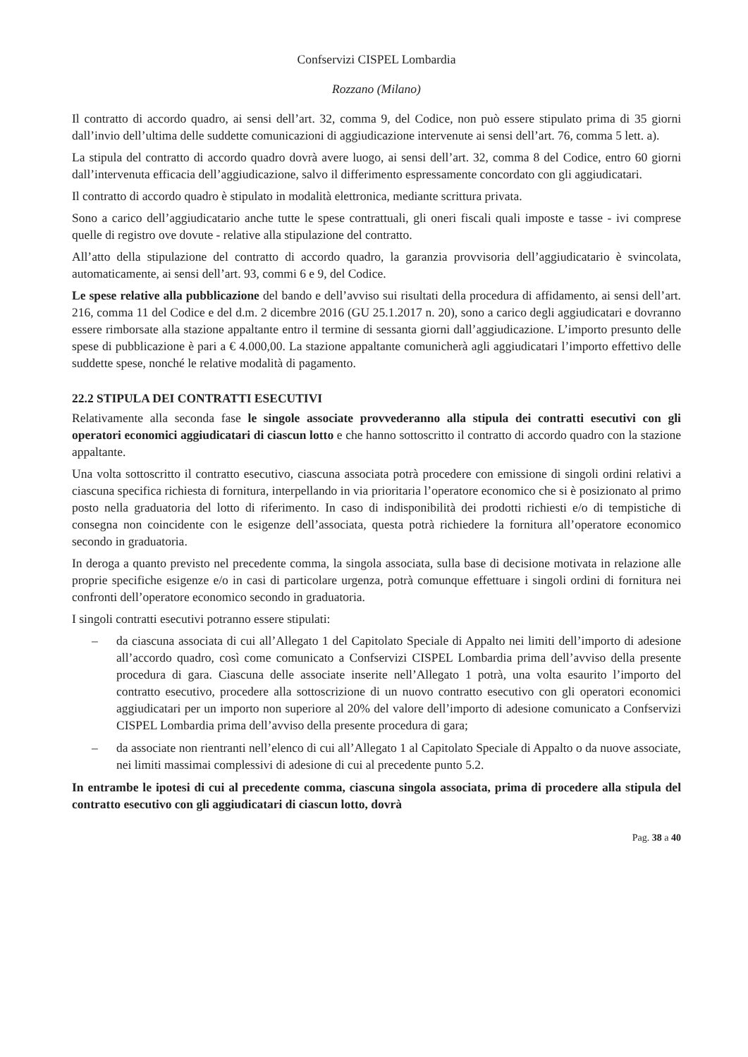Confservizi CISPEL Lombardia
Rozzano (Milano)
Il contratto di accordo quadro, ai sensi dell’art. 32, comma 9, del Codice, non può essere stipulato prima di 35 giorni dall’invio dell’ultima delle suddette comunicazioni di aggiudicazione intervenute ai sensi dell’art. 76, comma 5 lett. a).
La stipula del contratto di accordo quadro dovrà avere luogo, ai sensi dell’art. 32, comma 8 del Codice, entro 60 giorni dall’intervenuta efficacia dell’aggiudicazione, salvo il differimento espressamente concordato con gli aggiudicatari.
Il contratto di accordo quadro è stipulato in modalità elettronica, mediante scrittura privata.
Sono a carico dell’aggiudicatario anche tutte le spese contrattuali, gli oneri fiscali quali imposte e tasse - ivi comprese quelle di registro ove dovute - relative alla stipulazione del contratto.
All’atto della stipulazione del contratto di accordo quadro, la garanzia provvisoria dell’aggiudicatario è svincolata, automaticamente, ai sensi dell’art. 93, commi 6 e 9, del Codice.
Le spese relative alla pubblicazione del bando e dell’avviso sui risultati della procedura di affidamento, ai sensi dell’art. 216, comma 11 del Codice e del d.m. 2 dicembre 2016 (GU 25.1.2017 n. 20), sono a carico degli aggiudicatari e dovranno essere rimborsate alla stazione appaltante entro il termine di sessanta giorni dall’aggiudicazione. L’importo presunto delle spese di pubblicazione è pari a € 4.000,00. La stazione appaltante comunicherà agli aggiudicatari l’importo effettivo delle suddette spese, nonché le relative modalità di pagamento.
22.2 STIPULA DEI CONTRATTI ESECUTIVI
Relativamente alla seconda fase le singole associate provvederanno alla stipula dei contratti esecutivi con gli operatori economici aggiudicatari di ciascun lotto e che hanno sottoscritto il contratto di accordo quadro con la stazione appaltante.
Una volta sottoscritto il contratto esecutivo, ciascuna associata potrà procedere con emissione di singoli ordini relativi a ciascuna specifica richiesta di fornitura, interpellando in via prioritaria l’operatore economico che si è posizionato al primo posto nella graduatoria del lotto di riferimento. In caso di indisponibilità dei prodotti richiesti e/o di tempistiche di consegna non coincidente con le esigenze dell’associata, questa potrà richiedere la fornitura all’operatore economico secondo in graduatoria.
In deroga a quanto previsto nel precedente comma, la singola associata, sulla base di decisione motivata in relazione alle proprie specifiche esigenze e/o in casi di particolare urgenza, potrà comunque effettuare i singoli ordini di fornitura nei confronti dell’operatore economico secondo in graduatoria.
I singoli contratti esecutivi potranno essere stipulati:
– da ciascuna associata di cui all’Allegato 1 del Capitolato Speciale di Appalto nei limiti dell’importo di adesione all’accordo quadro, così come comunicato a Confservizi CISPEL Lombardia prima dell’avviso della presente procedura di gara. Ciascuna delle associate inserite nell’Allegato 1 potrà, una volta esaurito l’importo del contratto esecutivo, procedere alla sottoscrizione di un nuovo contratto esecutivo con gli operatori economici aggiudicatari per un importo non superiore al 20% del valore dell’importo di adesione comunicato a Confservizi CISPEL Lombardia prima dell’avviso della presente procedura di gara;
– da associate non rientranti nell’elenco di cui all’Allegato 1 al Capitolato Speciale di Appalto o da nuove associate, nei limiti massimai complessivi di adesione di cui al precedente punto 5.2.
In entrambe le ipotesi di cui al precedente comma, ciascuna singola associata, prima di procedere alla stipula del contratto esecutivo con gli aggiudicatari di ciascun lotto, dovrà
Pag. 38 a 40